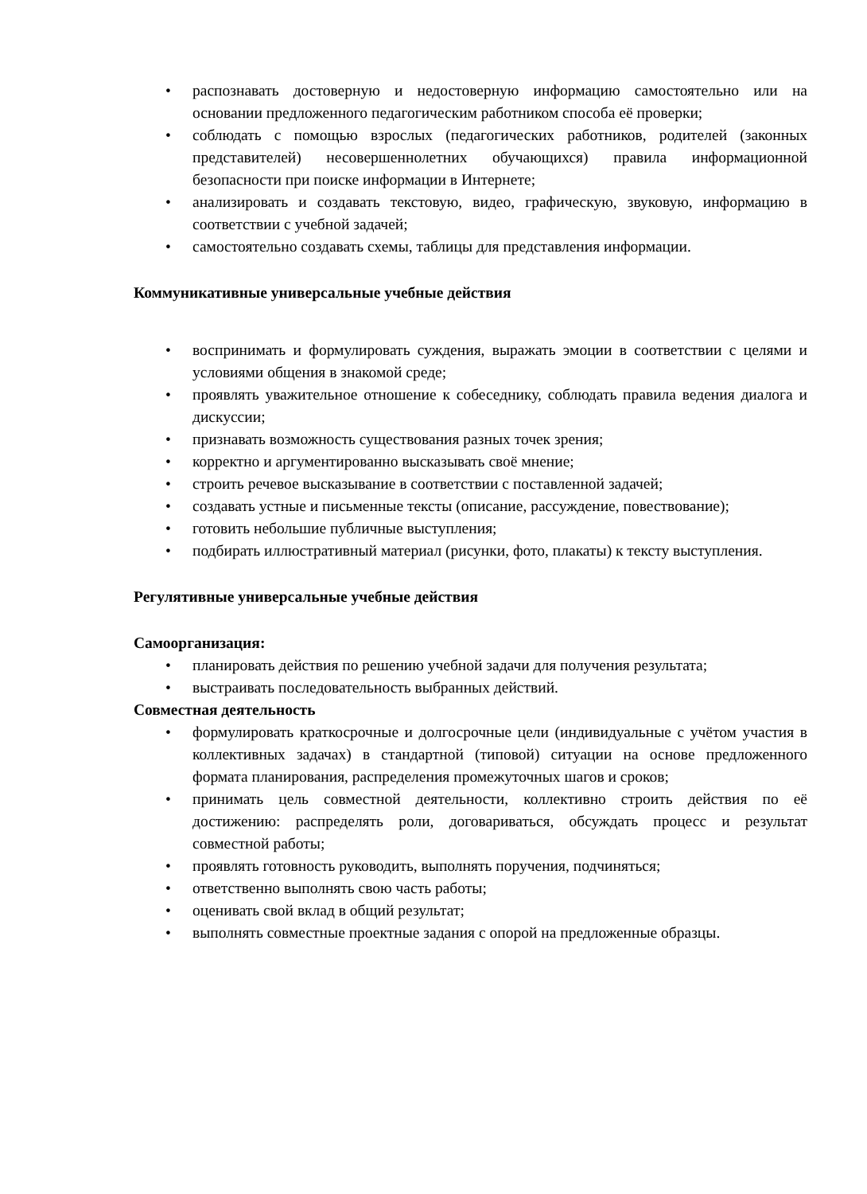• распознавать достоверную и недостоверную информацию самостоятельно или на основании предложенного педагогическим работником способа её проверки;
• соблюдать с помощью взрослых (педагогических работников, родителей (законных представителей) несовершеннолетних обучающихся) правила информационной безопасности при поиске информации в Интернете;
• анализировать и создавать текстовую, видео, графическую, звуковую, информацию в соответствии с учебной задачей;
• самостоятельно создавать схемы, таблицы для представления информации.
Коммуникативные универсальные учебные действия
• воспринимать и формулировать суждения, выражать эмоции в соответствии с целями и условиями общения в знакомой среде;
• проявлять уважительное отношение к собеседнику, соблюдать правила ведения диалога и дискуссии;
• признавать возможность существования разных точек зрения;
• корректно и аргументированно высказывать своё мнение;
• строить речевое высказывание в соответствии с поставленной задачей;
• создавать устные и письменные тексты (описание, рассуждение, повествование);
• готовить небольшие публичные выступления;
• подбирать иллюстративный материал (рисунки, фото, плакаты) к тексту выступления.
Регулятивные универсальные учебные действия
Самоорганизация:
• планировать действия по решению учебной задачи для получения результата;
• выстраивать последовательность выбранных действий.
Совместная деятельность
• формулировать краткосрочные и долгосрочные цели (индивидуальные с учётом участия в коллективных задачах) в стандартной (типовой) ситуации на основе предложенного формата планирования, распределения промежуточных шагов и сроков;
• принимать цель совместной деятельности, коллективно строить действия по её достижению: распределять роли, договариваться, обсуждать процесс и результат совместной работы;
• проявлять готовность руководить, выполнять поручения, подчиняться;
• ответственно выполнять свою часть работы;
• оценивать свой вклад в общий результат;
• выполнять совместные проектные задания с опорой на предложенные образцы.